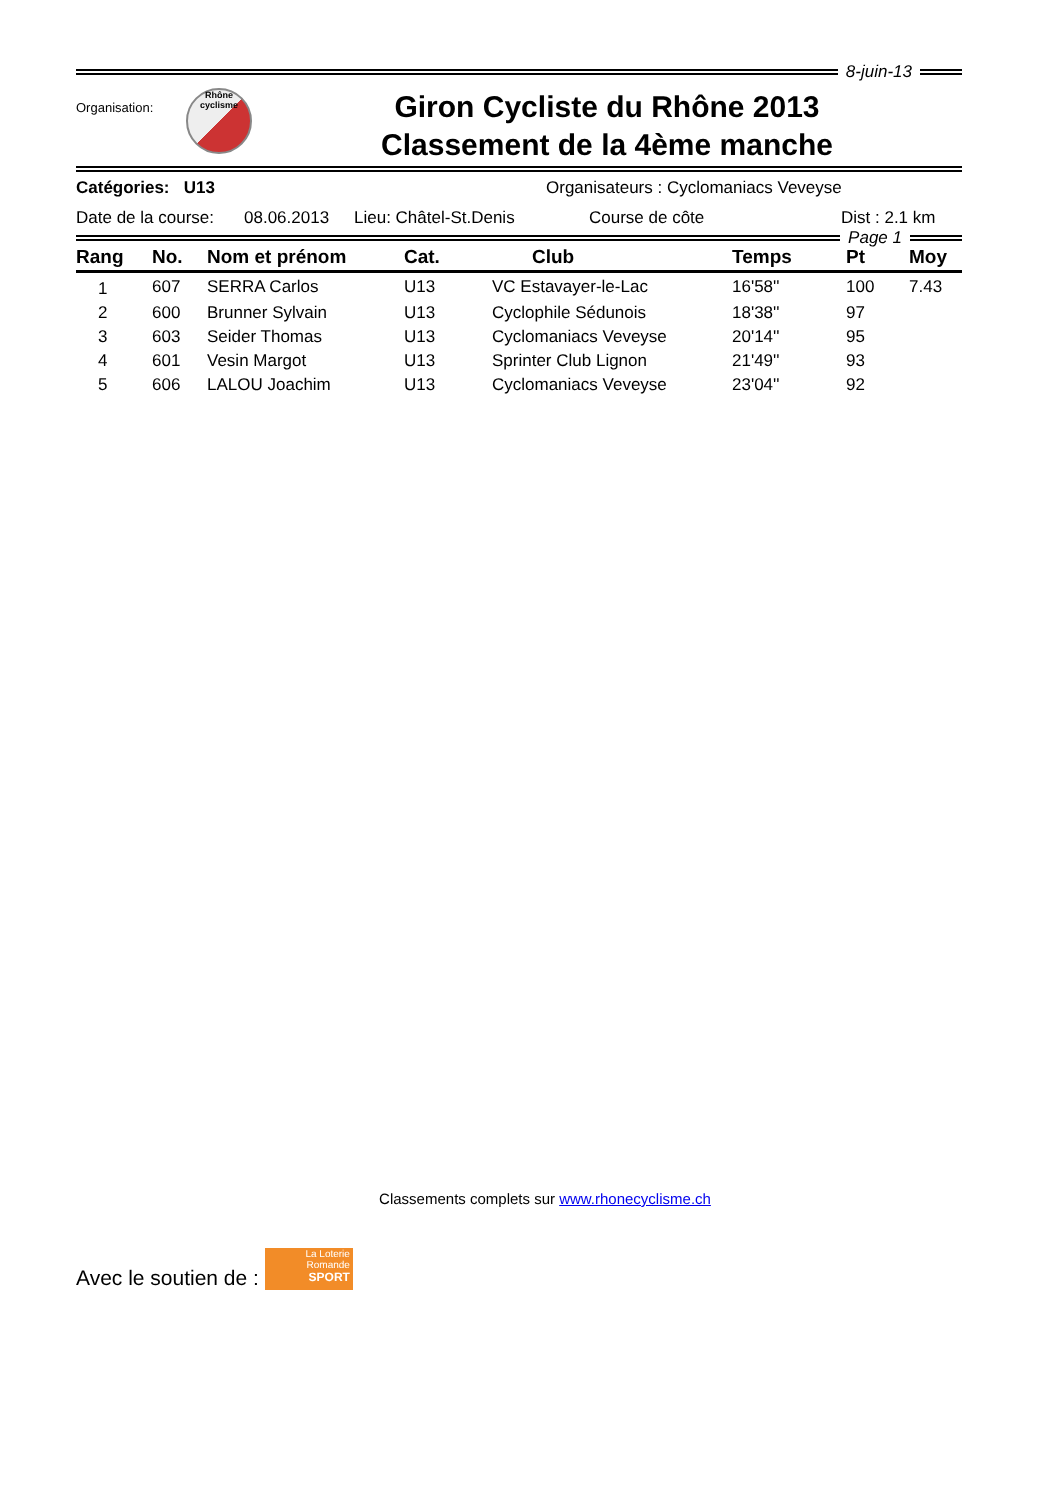8-juin-13
Organisation:
Rhône
cyclisme
Giron Cycliste du Rhône 2013
Classement de la 4ème manche
Catégories: U13 Organisateurs : Cyclomaniacs Veveyse
Date de la course: 08.06.2013 Lieu: Châtel-St.Denis Course de côte Dist : 2.1 km
Page 1
| Rang | No. | Nom et prénom | Cat. | Club | Temps | Pt | Moy |
| --- | --- | --- | --- | --- | --- | --- | --- |
| 1 | 607 | SERRA Carlos | U13 | VC Estavayer-le-Lac | 16'58'' | 100 | 7.43 |
| 2 | 600 | Brunner Sylvain | U13 | Cyclophile Sédunois | 18'38'' | 97 | |
| 3 | 603 | Seider Thomas | U13 | Cyclomaniacs Veveyse | 20'14'' | 95 | |
| 4 | 601 | Vesin Margot | U13 | Sprinter Club Lignon | 21'49'' | 93 | |
| 5 | 606 | LALOU Joachim | U13 | Cyclomaniacs Veveyse | 23'04'' | 92 | |
Classements complets sur www.rhonecyclisme.ch
Avec le soutien de :
La Loterie
Romande
SPORT